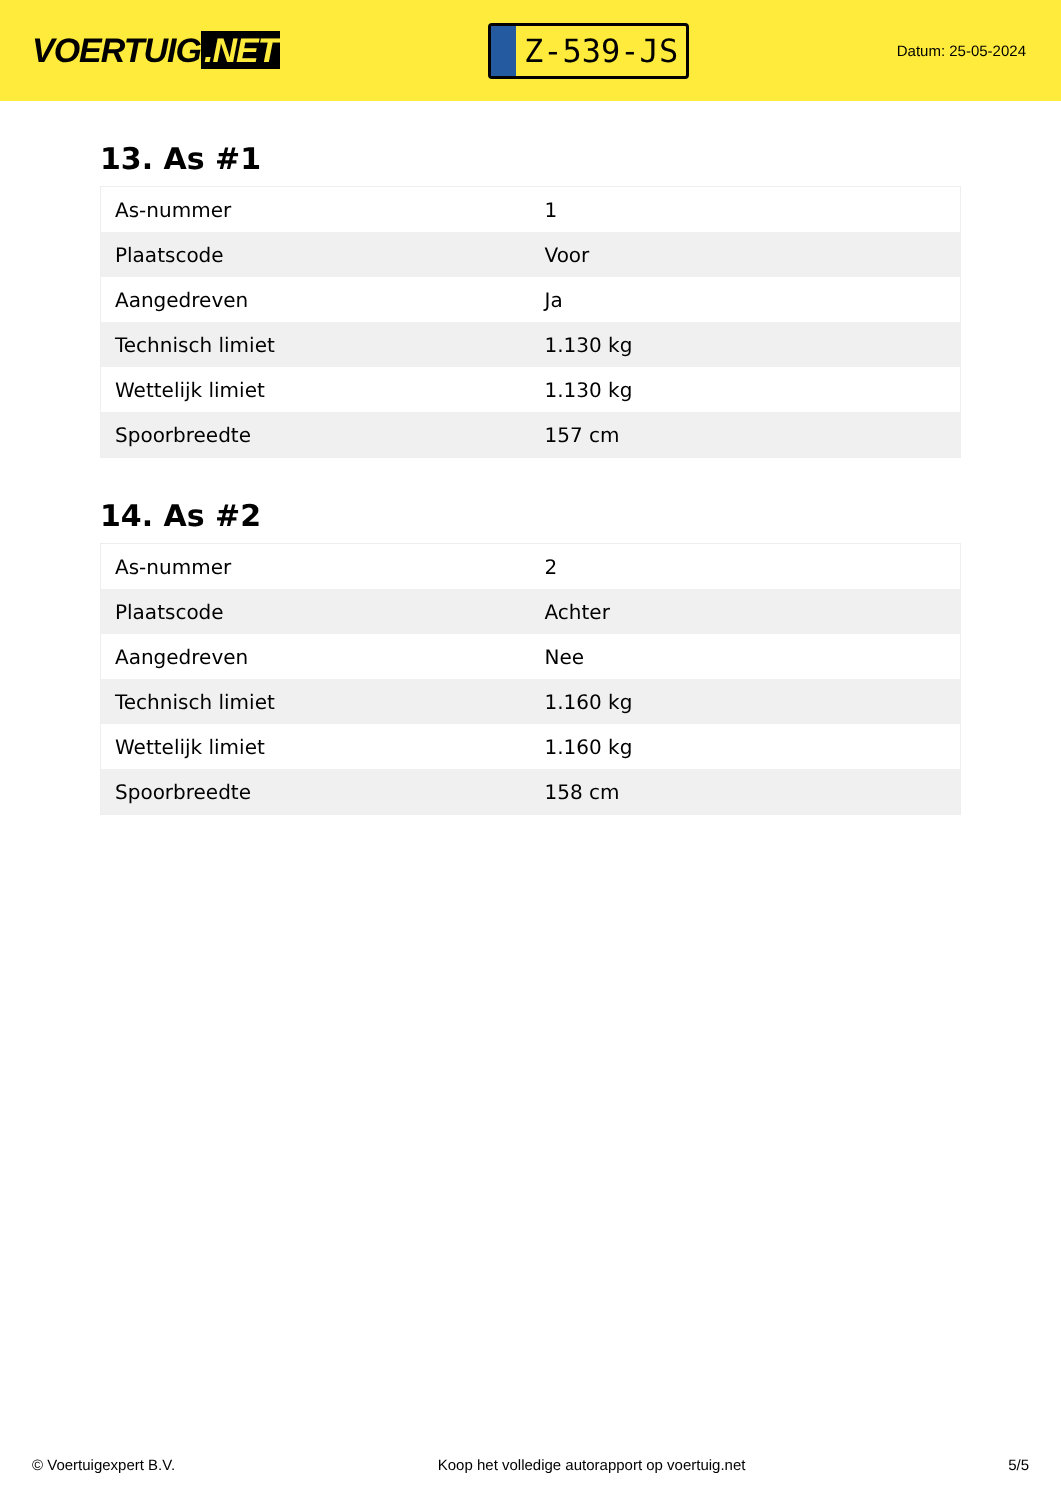VOERTUIG.NET
Z-539-JS
Datum: 25-05-2024
13. As #1
| As-nummer | 1 |
| Plaatscode | Voor |
| Aangedreven | Ja |
| Technisch limiet | 1.130 kg |
| Wettelijk limiet | 1.130 kg |
| Spoorbreedte | 157 cm |
14. As #2
| As-nummer | 2 |
| Plaatscode | Achter |
| Aangedreven | Nee |
| Technisch limiet | 1.160 kg |
| Wettelijk limiet | 1.160 kg |
| Spoorbreedte | 158 cm |
© Voertuigexpert B.V. Koop het volledige autorapport op voertuig.net 5/5